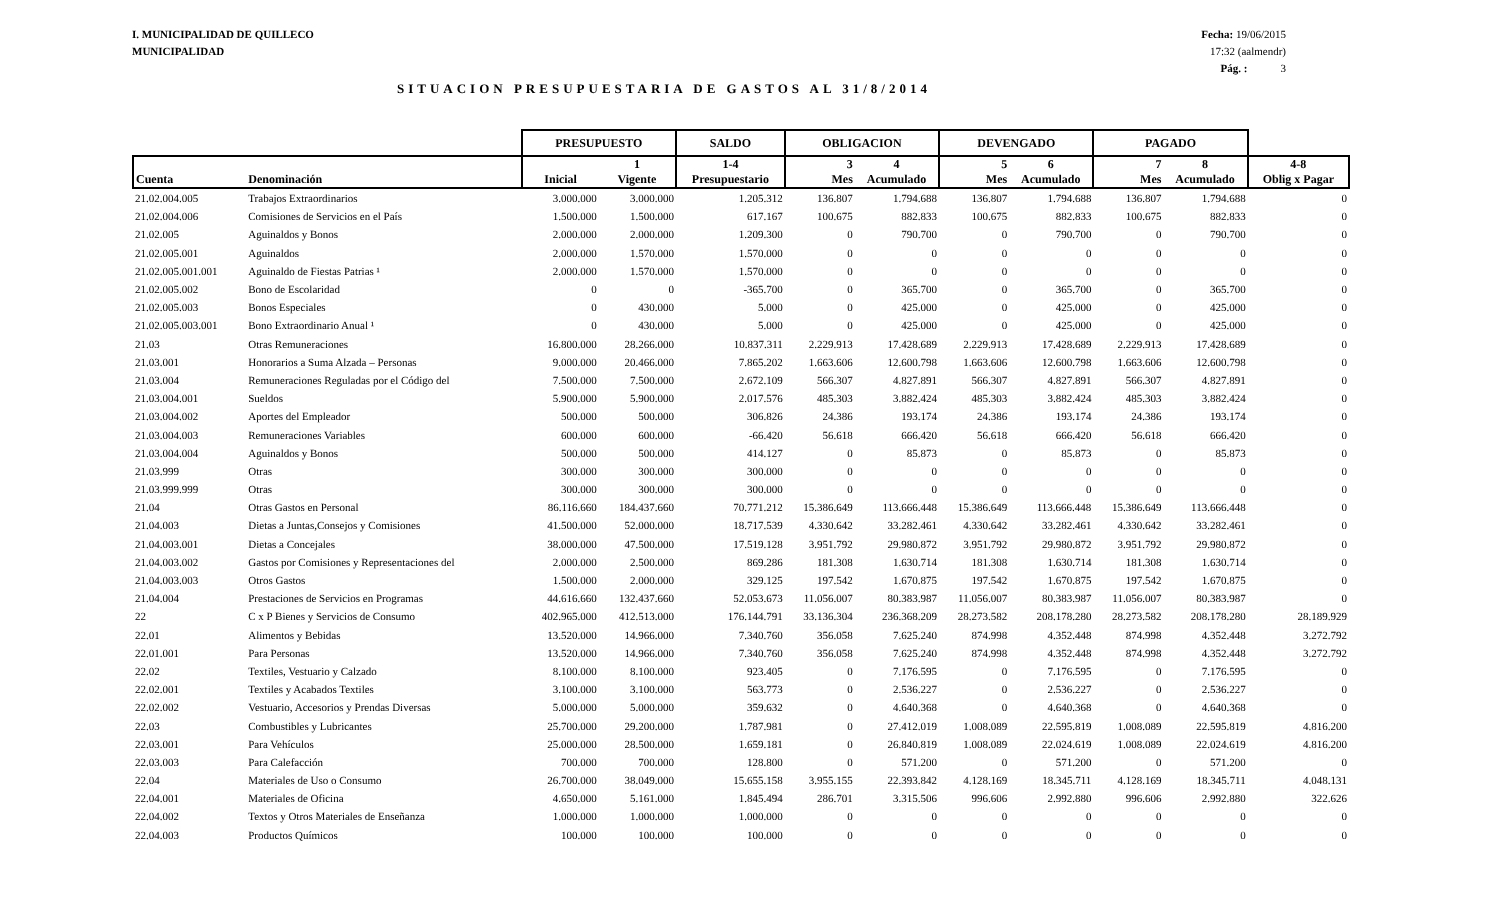I. MUNICIPALIDAD DE QUILLECO
MUNICIPALIDAD
Fecha: 19/06/2015
17:32 (aalmendr)
Pág. : 3
SITUACION PRESUPUESTARIA DE GASTOS AL 31/8/2014
| | | PRESUPUESTO | | SALDO | OBLIGACION | | DEVENGADO | | PAGADO | | |
| --- | --- | --- | --- | --- | --- | --- | --- | --- | --- | --- | --- |
| Cuenta | Denominación | Inicial | 1 Vigente | 1-4 Presupuestario | 3 Mes | 4 Acumulado | 5 Mes | 6 Acumulado | 7 Mes | 8 Acumulado | 4-8 Oblig x Pagar |
| 21.02.004.005 | Trabajos Extraordinarios | 3.000.000 | 3.000.000 | 1.205.312 | 136.807 | 1.794.688 | 136.807 | 1.794.688 | 136.807 | 1.794.688 | 0 |
| 21.02.004.006 | Comisiones de Servicios en el País | 1.500.000 | 1.500.000 | 617.167 | 100.675 | 882.833 | 100.675 | 882.833 | 100.675 | 882.833 | 0 |
| 21.02.005 | Aguinaldos y Bonos | 2.000.000 | 2.000.000 | 1.209.300 | 0 | 790.700 | 0 | 790.700 | 0 | 790.700 | 0 |
| 21.02.005.001 | Aguinaldos | 2.000.000 | 1.570.000 | 1.570.000 | 0 | 0 | 0 | 0 | 0 | 0 | 0 |
| 21.02.005.001.001 | Aguinaldo de Fiestas Patrias ¹ | 2.000.000 | 1.570.000 | 1.570.000 | 0 | 0 | 0 | 0 | 0 | 0 | 0 |
| 21.02.005.002 | Bono de Escolaridad | 0 | 0 | -365.700 | 0 | 365.700 | 0 | 365.700 | 0 | 365.700 | 0 |
| 21.02.005.003 | Bonos Especiales | 0 | 430.000 | 5.000 | 0 | 425.000 | 0 | 425.000 | 0 | 425.000 | 0 |
| 21.02.005.003.001 | Bono Extraordinario Anual ¹ | 0 | 430.000 | 5.000 | 0 | 425.000 | 0 | 425.000 | 0 | 425.000 | 0 |
| 21.03 | Otras Remuneraciones | 16.800.000 | 28.266.000 | 10.837.311 | 2.229.913 | 17.428.689 | 2.229.913 | 17.428.689 | 2.229.913 | 17.428.689 | 0 |
| 21.03.001 | Honorarios a Suma Alzada – Personas | 9.000.000 | 20.466.000 | 7.865.202 | 1.663.606 | 12.600.798 | 1.663.606 | 12.600.798 | 1.663.606 | 12.600.798 | 0 |
| 21.03.004 | Remuneraciones Reguladas por el Código del | 7.500.000 | 7.500.000 | 2.672.109 | 566.307 | 4.827.891 | 566.307 | 4.827.891 | 566.307 | 4.827.891 | 0 |
| 21.03.004.001 | Sueldos | 5.900.000 | 5.900.000 | 2.017.576 | 485.303 | 3.882.424 | 485.303 | 3.882.424 | 485.303 | 3.882.424 | 0 |
| 21.03.004.002 | Aportes del Empleador | 500.000 | 500.000 | 306.826 | 24.386 | 193.174 | 24.386 | 193.174 | 24.386 | 193.174 | 0 |
| 21.03.004.003 | Remuneraciones Variables | 600.000 | 600.000 | -66.420 | 56.618 | 666.420 | 56.618 | 666.420 | 56.618 | 666.420 | 0 |
| 21.03.004.004 | Aguinaldos y Bonos | 500.000 | 500.000 | 414.127 | 0 | 85.873 | 0 | 85.873 | 0 | 85.873 | 0 |
| 21.03.999 | Otras | 300.000 | 300.000 | 300.000 | 0 | 0 | 0 | 0 | 0 | 0 | 0 |
| 21.03.999.999 | Otras | 300.000 | 300.000 | 300.000 | 0 | 0 | 0 | 0 | 0 | 0 | 0 |
| 21.04 | Otras Gastos en Personal | 86.116.660 | 184.437.660 | 70.771.212 | 15.386.649 | 113.666.448 | 15.386.649 | 113.666.448 | 15.386.649 | 113.666.448 | 0 |
| 21.04.003 | Dietas a Juntas,Consejos y Comisiones | 41.500.000 | 52.000.000 | 18.717.539 | 4.330.642 | 33.282.461 | 4.330.642 | 33.282.461 | 4.330.642 | 33.282.461 | 0 |
| 21.04.003.001 | Dietas a Concejales | 38.000.000 | 47.500.000 | 17.519.128 | 3.951.792 | 29.980.872 | 3.951.792 | 29.980.872 | 3.951.792 | 29.980.872 | 0 |
| 21.04.003.002 | Gastos por Comisiones y Representaciones del | 2.000.000 | 2.500.000 | 869.286 | 181.308 | 1.630.714 | 181.308 | 1.630.714 | 181.308 | 1.630.714 | 0 |
| 21.04.003.003 | Otros Gastos | 1.500.000 | 2.000.000 | 329.125 | 197.542 | 1.670.875 | 197.542 | 1.670.875 | 197.542 | 1.670.875 | 0 |
| 21.04.004 | Prestaciones de Servicios en Programas | 44.616.660 | 132.437.660 | 52.053.673 | 11.056.007 | 80.383.987 | 11.056.007 | 80.383.987 | 11.056.007 | 80.383.987 | 0 |
| 22 | C x P Bienes y Servicios de Consumo | 402.965.000 | 412.513.000 | 176.144.791 | 33.136.304 | 236.368.209 | 28.273.582 | 208.178.280 | 28.273.582 | 208.178.280 | 28.189.929 |
| 22.01 | Alimentos y Bebidas | 13.520.000 | 14.966.000 | 7.340.760 | 356.058 | 7.625.240 | 874.998 | 4.352.448 | 874.998 | 4.352.448 | 3.272.792 |
| 22.01.001 | Para Personas | 13.520.000 | 14.966.000 | 7.340.760 | 356.058 | 7.625.240 | 874.998 | 4.352.448 | 874.998 | 4.352.448 | 3.272.792 |
| 22.02 | Textiles, Vestuario y Calzado | 8.100.000 | 8.100.000 | 923.405 | 0 | 7.176.595 | 0 | 7.176.595 | 0 | 7.176.595 | 0 |
| 22.02.001 | Textiles y Acabados Textiles | 3.100.000 | 3.100.000 | 563.773 | 0 | 2.536.227 | 0 | 2.536.227 | 0 | 2.536.227 | 0 |
| 22.02.002 | Vestuario, Accesorios y Prendas Diversas | 5.000.000 | 5.000.000 | 359.632 | 0 | 4.640.368 | 0 | 4.640.368 | 0 | 4.640.368 | 0 |
| 22.03 | Combustibles y Lubricantes | 25.700.000 | 29.200.000 | 1.787.981 | 0 | 27.412.019 | 1.008.089 | 22.595.819 | 1.008.089 | 22.595.819 | 4.816.200 |
| 22.03.001 | Para Vehículos | 25.000.000 | 28.500.000 | 1.659.181 | 0 | 26.840.819 | 1.008.089 | 22.024.619 | 1.008.089 | 22.024.619 | 4.816.200 |
| 22.03.003 | Para Calefacción | 700.000 | 700.000 | 128.800 | 0 | 571.200 | 0 | 571.200 | 0 | 571.200 | 0 |
| 22.04 | Materiales de Uso o Consumo | 26.700.000 | 38.049.000 | 15.655.158 | 3.955.155 | 22.393.842 | 4.128.169 | 18.345.711 | 4.128.169 | 18.345.711 | 4.048.131 |
| 22.04.001 | Materiales de Oficina | 4.650.000 | 5.161.000 | 1.845.494 | 286.701 | 3.315.506 | 996.606 | 2.992.880 | 996.606 | 2.992.880 | 322.626 |
| 22.04.002 | Textos y Otros Materiales de Enseñanza | 1.000.000 | 1.000.000 | 1.000.000 | 0 | 0 | 0 | 0 | 0 | 0 | 0 |
| 22.04.003 | Productos Químicos | 100.000 | 100.000 | 100.000 | 0 | 0 | 0 | 0 | 0 | 0 | 0 |